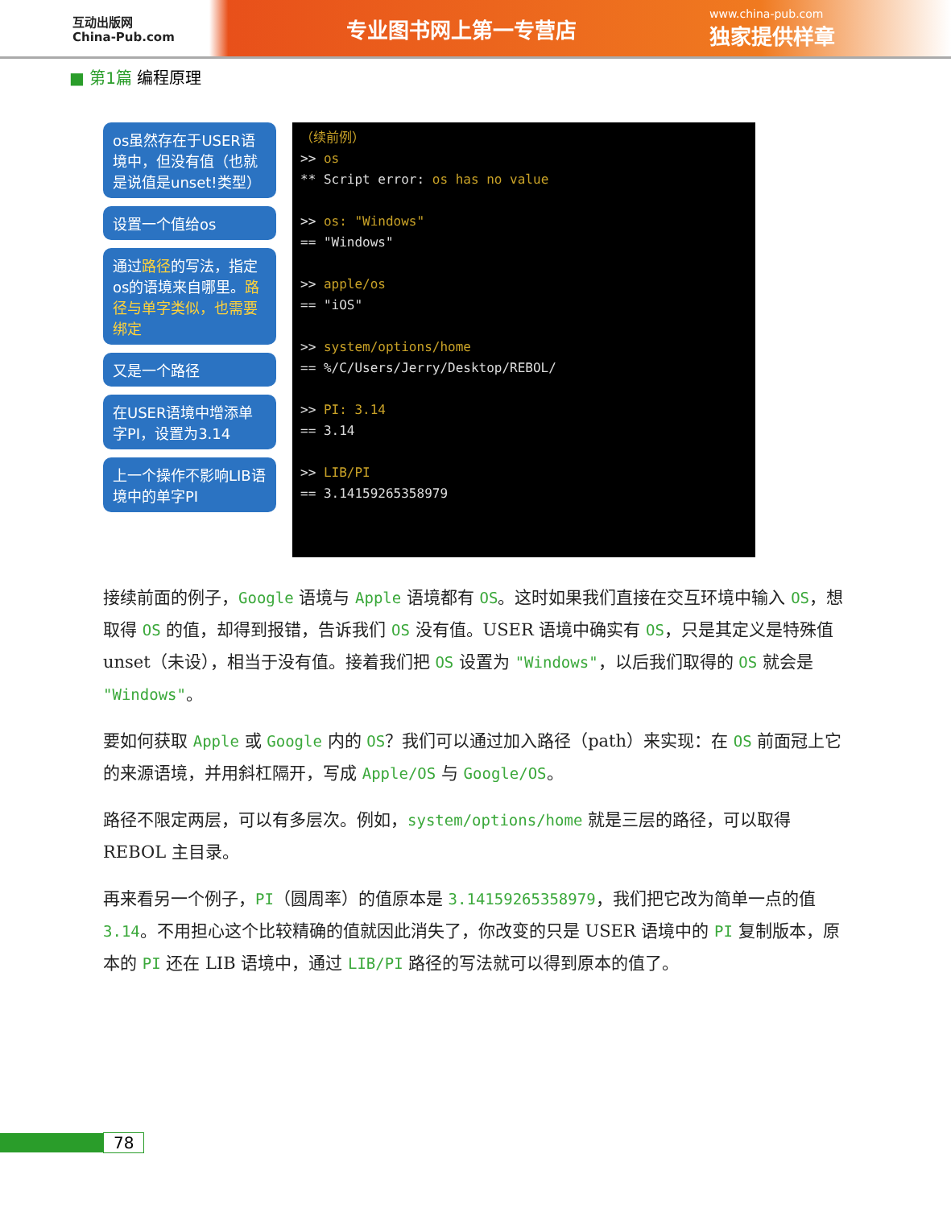互动出版网
China-Pub.com
专业图书网上第一专营店
www.china-pub.com
独家提供样章
■ 第1篇 编程原理
os虽然存在于USER语境中，但没有值（也就是说值是unset!类型）
设置一个值给os
通过路径的写法，指定os的语境来自哪里。路径与单字类似，也需要绑定
又是一个路径
在USER语境中增添单字PI，设置为3.14
上一个操作不影响LIB语境中的单字PI
（续前例） >> os ** Script error: os has no value >> os: "Windows" == "Windows" >> apple/os == "iOS" >> system/options/home == %/C/Users/Jerry/Desktop/REBOL/ >> PI: 3.14 == 3.14 >> LIB/PI == 3.14159265358979
接续前面的例子，Google 语境与 Apple 语境都有 OS。这时如果我们直接在交互环境中输入 OS，想取得 OS 的值，却得到报错，告诉我们 OS 没有值。USER 语境中确实有 OS，只是其定义是特殊值 unset（未设），相当于没有值。接着我们把 OS 设置为 "Windows"，以后我们取得的 OS 就会是 "Windows"。
要如何获取 Apple 或 Google 内的 OS？我们可以通过加入路径（path）来实现：在 OS 前面冠上它的来源语境，并用斜杠隔开，写成 Apple/OS 与 Google/OS。
路径不限定两层，可以有多层次。例如，system/options/home 就是三层的路径，可以取得 REBOL 主目录。
再来看另一个例子，PI（圆周率）的值原本是 3.14159265358979，我们把它改为简单一点的值 3.14。不用担心这个比较精确的值就因此消失了，你改变的只是 USER 语境中的 PI 复制版本，原本的 PI 还在 LIB 语境中，通过 LIB/PI 路径的写法就可以得到原本的值了。
78